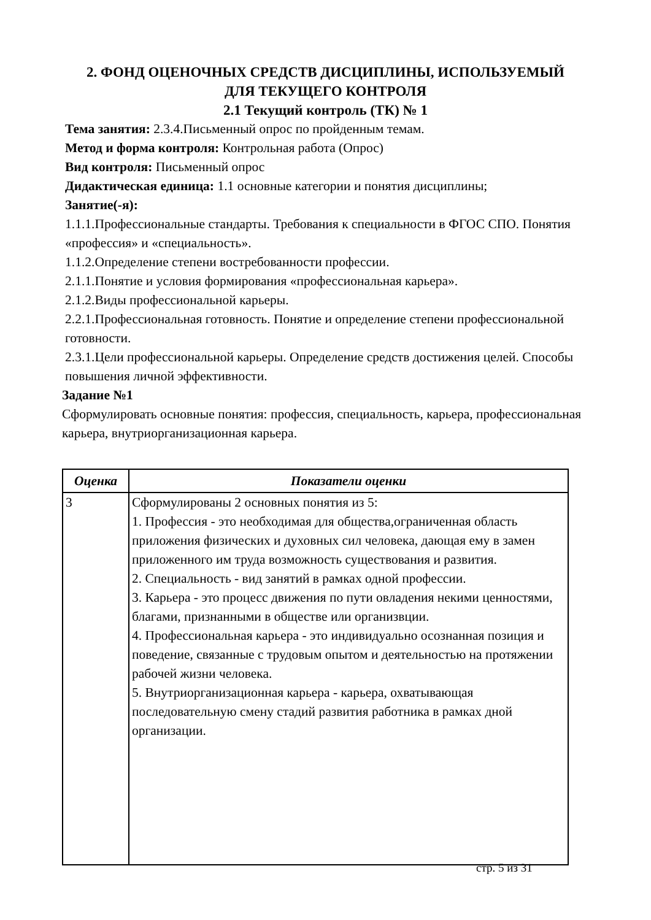2. ФОНД ОЦЕНОЧНЫХ СРЕДСТВ ДИСЦИПЛИНЫ, ИСПОЛЬЗУЕМЫЙ
ДЛЯ ТЕКУЩЕГО КОНТРОЛЯ
2.1 Текущий контроль (ТК) № 1
Тема занятия: 2.3.4.Письменный опрос по пройденным темам.
Метод и форма контроля: Контрольная работа (Опрос)
Вид контроля: Письменный опрос
Дидактическая единица: 1.1 основные категории и понятия дисциплины;
Занятие(-я):
1.1.1.Профессиональные стандарты. Требования к специальности в ФГОС СПО. Понятия «профессия» и «специальность».
1.1.2.Определение степени востребованности профессии.
2.1.1.Понятие и условия формирования «профессиональная карьера».
2.1.2.Виды профессиональной карьеры.
2.2.1.Профессиональная готовность. Понятие и определение степени профессиональной готовности.
2.3.1.Цели профессиональной карьеры. Определение средств достижения целей. Способы повышения личной эффективности.
Задание №1
Сформулировать основные понятия: профессия, специальность, карьера, профессиональная карьера, внутриорганизационная карьера.
| Оценка | Показатели оценки |
| --- | --- |
| 3 | Сформулированы 2 основных понятия из 5: 1. Профессия - это необходимая для общества,ограниченная область приложения физических и духовных сил человека, дающая ему в замен приложенного им труда возможность существования и развития. 2. Специальность - вид занятий в рамках одной профессии. 3. Карьера - это процесс движения по пути овладения некими ценностями, благами, признанными в обществе или организвции. 4. Профессиональная карьера - это индивидуально осознанная позиция и поведение, связанные с трудовым опытом и деятельностью на протяжении рабочей жизни человека. 5. Внутриорганизационная карьера - карьера, охватывающая последовательную смену стадий развития работника в рамках дной организации. |
стр. 5 из 31